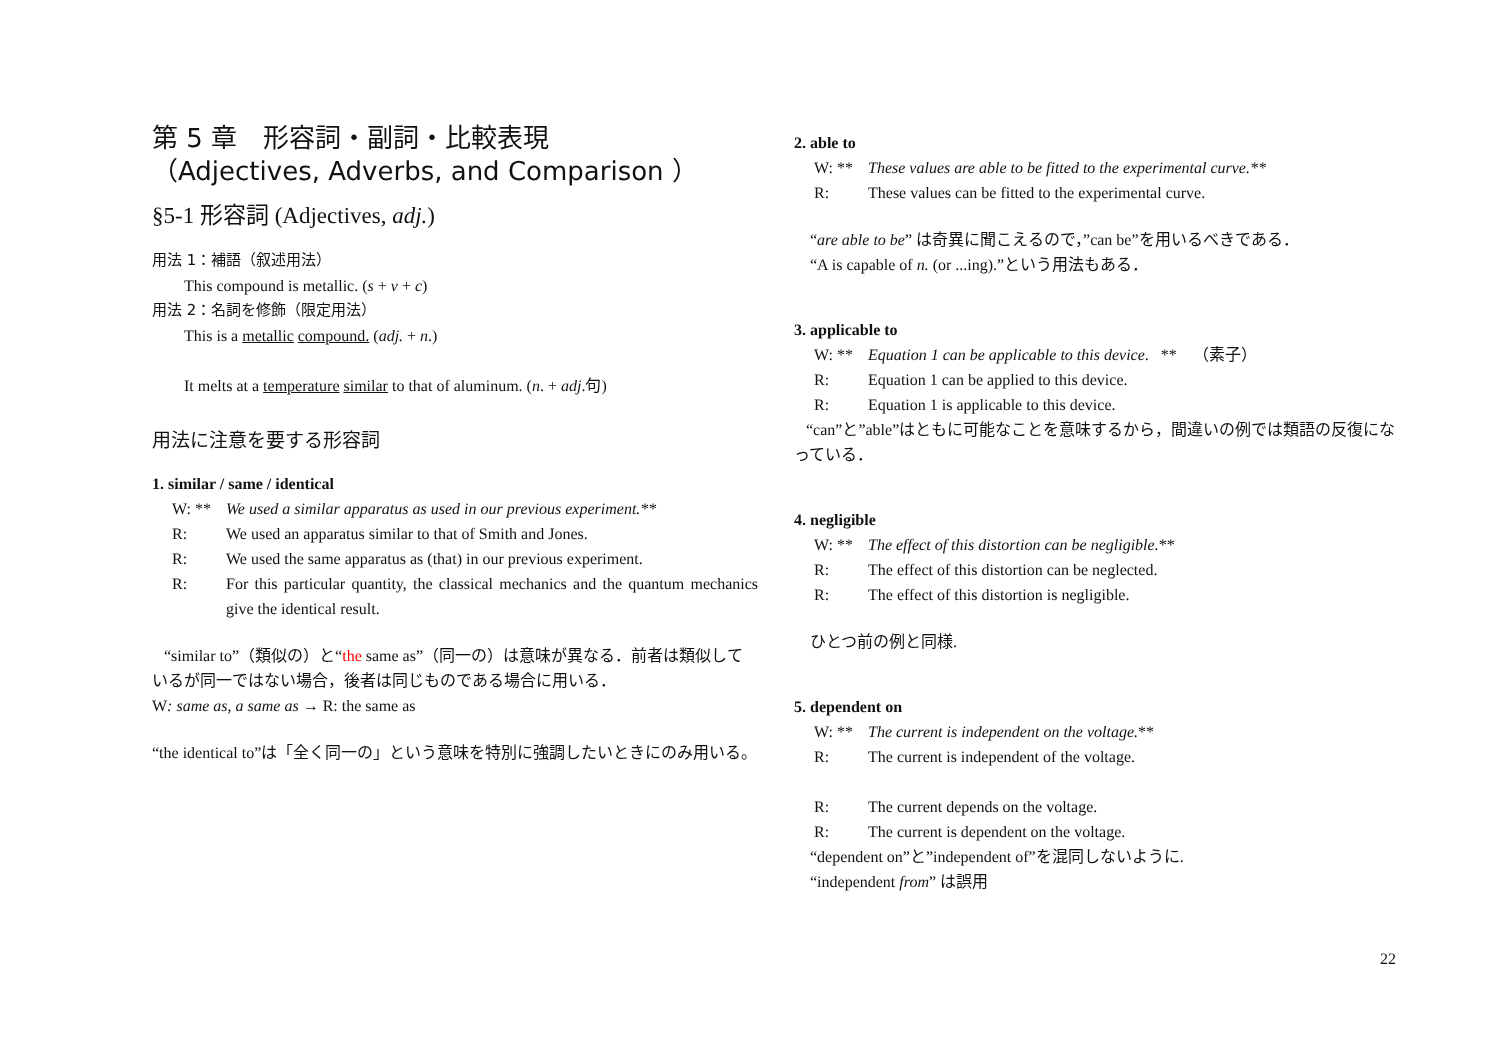第 5 章　形容詞・副詞・比較表現
（Adjectives, Adverbs, and Comparison ）
§5-1 形容詞 (Adjectives, adj.)
用法 1：補語（叙述用法）
This compound is metallic. (s + v + c)
用法 2：名詞を修飾（限定用法）
This is a metallic compound. (adj. + n.)
It melts at a temperature similar to that of aluminum. (n. + adj.句)
用法に注意を要する形容詞
1. similar / same / identical
W: ** We used a similar apparatus as used in our previous experiment.**
R: We used an apparatus similar to that of Smith and Jones.
R: We used the same apparatus as (that) in our previous experiment.
R: For this particular quantity, the classical mechanics and the quantum mechanics give the identical result.
“similar to”（類似の）と“the same as”（同一の）は意味が異なる．前者は類似しているが同一ではない場合，後者は同じものである場合に用いる．
W: same as, a same as → R: the same as
“the identical to”は「全く同一の」という意味を特別に強調したいときにのみ用いる。
2. able to
W: ** These values are able to be fitted to the experimental curve.**
R: These values can be fitted to the experimental curve.
“are able to be” は奇異に聞こえるので，”can be”を用いるべきである．
“A is capable of n. (or ...ing).”という用法もある．
3. applicable to
W: ** Equation 1 can be applicable to this device. ** （素子）
R: Equation 1 can be applied to this device.
R: Equation 1 is applicable to this device.
“can”と”able”はともに可能なことを意味するから，間違いの例では類語の反復になっている．
4. negligible
W: ** The effect of this distortion can be negligible. **
R: The effect of this distortion can be neglected.
R: The effect of this distortion is negligible.
ひとつ前の例と同様.
5. dependent on
W: ** The current is independent on the voltage. **
R: The current is independent of the voltage.
R: The current depends on the voltage.
R: The current is dependent on the voltage.
“dependent on”と”independent of”を混同しないように.
“independent from” は誤用
22